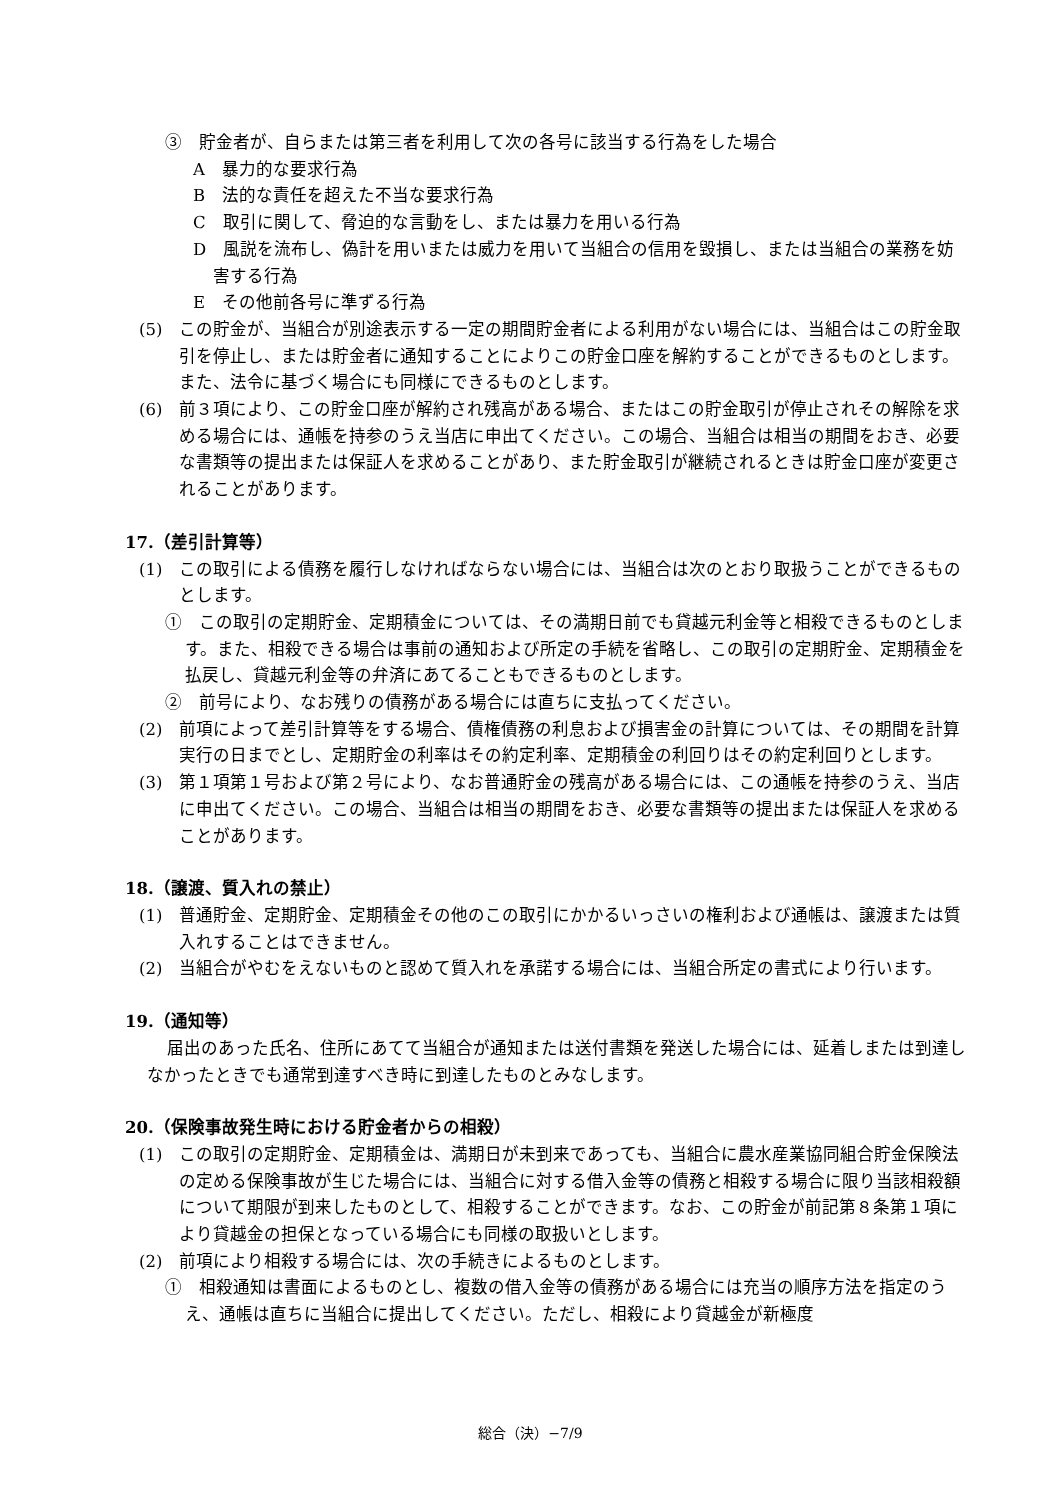③　貯金者が、自らまたは第三者を利用して次の各号に該当する行為をした場合
A　暴力的な要求行為
B　法的な責任を超えた不当な要求行為
C　取引に関して、脅迫的な言動をし、または暴力を用いる行為
D　風説を流布し、偽計を用いまたは威力を用いて当組合の信用を毀損し、または当組合の業務を妨害する行為
E　その他前各号に準ずる行為
(5)　この貯金が、当組合が別途表示する一定の期間貯金者による利用がない場合には、当組合はこの貯金取引を停止し、または貯金者に通知することによりこの貯金口座を解約することができるものとします。また、法令に基づく場合にも同様にできるものとします。
(6)　前３項により、この貯金口座が解約され残高がある場合、またはこの貯金取引が停止されその解除を求める場合には、通帳を持参のうえ当店に申出てください。この場合、当組合は相当の期間をおき、必要な書類等の提出または保証人を求めることがあり、また貯金取引が継続されるときは貯金口座が変更されることがあります。
17.（差引計算等）
(1)　この取引による債務を履行しなければならない場合には、当組合は次のとおり取扱うことができるものとします。
①　この取引の定期貯金、定期積金については、その満期日前でも貸越元利金等と相殺できるものとします。また、相殺できる場合は事前の通知および所定の手続を省略し、この取引の定期貯金、定期積金を払戻し、貸越元利金等の弁済にあてることもできるものとします。
②　前号により、なお残りの債務がある場合には直ちに支払ってください。
(2)　前項によって差引計算等をする場合、債権債務の利息および損害金の計算については、その期間を計算実行の日までとし、定期貯金の利率はその約定利率、定期積金の利回りはその約定利回りとします。
(3)　第１項第１号および第２号により、なお普通貯金の残高がある場合には、この通帳を持参のうえ、当店に申出てください。この場合、当組合は相当の期間をおき、必要な書類等の提出または保証人を求めることがあります。
18.（譲渡、質入れの禁止）
(1)　普通貯金、定期貯金、定期積金その他のこの取引にかかるいっさいの権利および通帳は、譲渡または質入れすることはできません。
(2)　当組合がやむをえないものと認めて質入れを承諾する場合には、当組合所定の書式により行います。
19.（通知等）
届出のあった氏名、住所にあてて当組合が通知または送付書類を発送した場合には、延着しまたは到達しなかったときでも通常到達すべき時に到達したものとみなします。
20.（保険事故発生時における貯金者からの相殺）
(1)　この取引の定期貯金、定期積金は、満期日が未到来であっても、当組合に農水産業協同組合貯金保険法の定める保険事故が生じた場合には、当組合に対する借入金等の債務と相殺する場合に限り当該相殺額について期限が到来したものとして、相殺することができます。なお、この貯金が前記第８条第１項により貸越金の担保となっている場合にも同様の取扱いとします。
(2)　前項により相殺する場合には、次の手続きによるものとします。
①　相殺通知は書面によるものとし、複数の借入金等の債務がある場合には充当の順序方法を指定のうえ、通帳は直ちに当組合に提出してください。ただし、相殺により貸越金が新極度
総合（決）−7/9